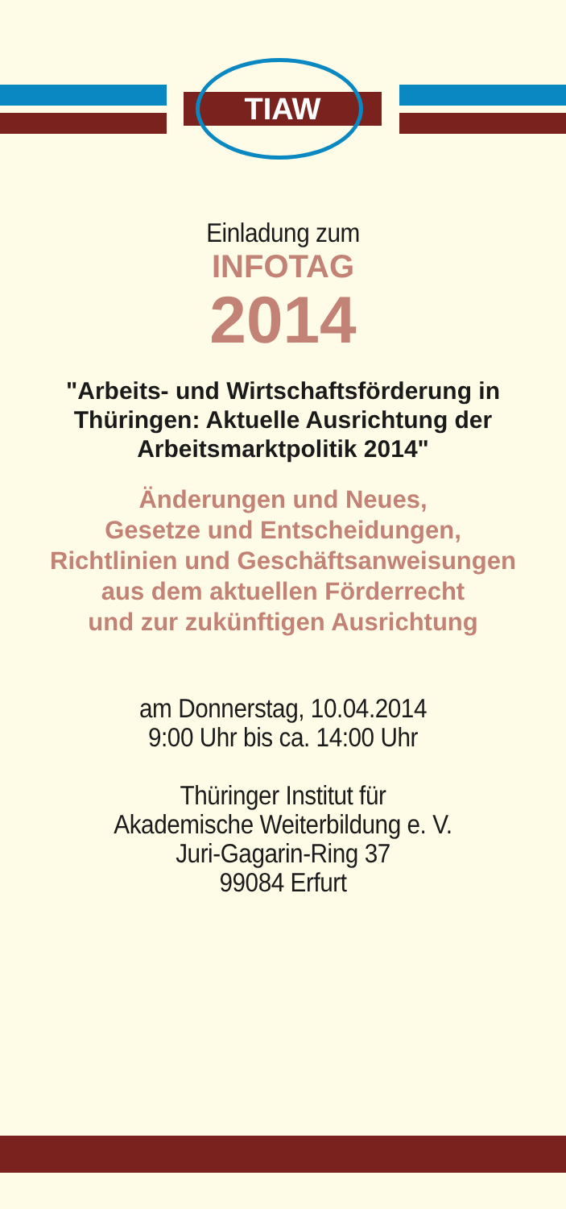TIAW
Einladung zum
INFOTAG
2014
"Arbeits- und Wirtschaftsförderung in
Thüringen: Aktuelle Ausrichtung der
Arbeitsmarktpolitik 2014"
Änderungen und Neues,
Gesetze und Entscheidungen,
Richtlinien und Geschäftsanweisungen
aus dem aktuellen Förderrecht
und zur zukünftigen Ausrichtung
am Donnerstag, 10.04.2014
9:00 Uhr bis ca. 14:00 Uhr
Thüringer Institut für
Akademische Weiterbildung e. V.
Juri-Gagarin-Ring 37
99084 Erfurt